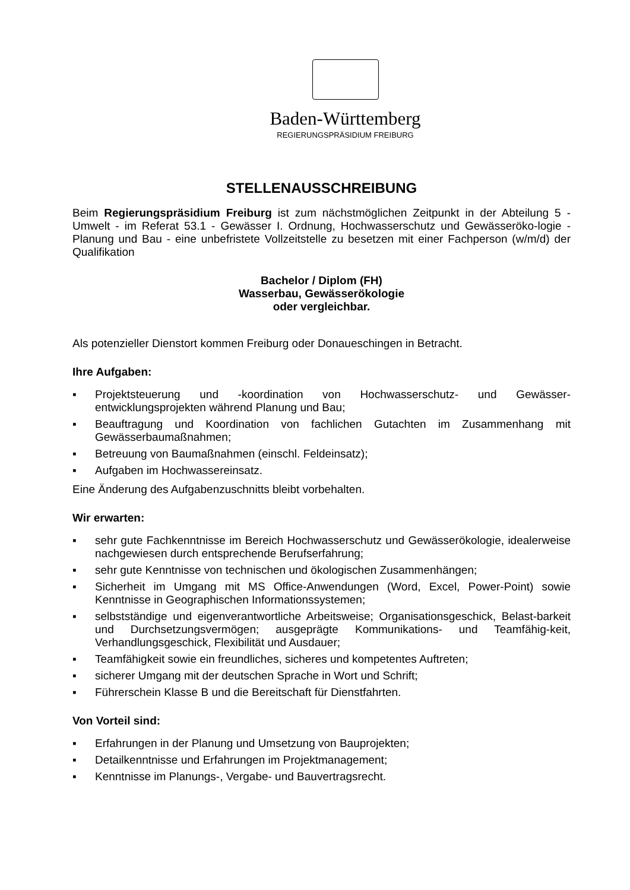Baden-Württemberg
REGIERUNGSPRÄSIDIUM FREIBURG
STELLENAUSSCHREIBUNG
Beim Regierungspräsidium Freiburg ist zum nächstmöglichen Zeitpunkt in der Abteilung 5 - Umwelt - im Referat 53.1 - Gewässer I. Ordnung, Hochwasserschutz und Gewässeröko-logie - Planung und Bau - eine unbefristete Vollzeitstelle zu besetzen mit einer Fachperson (w/m/d) der Qualifikation
Bachelor / Diplom (FH)
Wasserbau, Gewässerökologie
oder vergleichbar.
Als potenzieller Dienstort kommen Freiburg oder Donaueschingen in Betracht.
Ihre Aufgaben:
▪ Projektsteuerung und -koordination von Hochwasserschutz- und Gewässer-entwicklungsprojekten während Planung und Bau;
▪ Beauftragung und Koordination von fachlichen Gutachten im Zusammenhang mit Gewässerbaumaßnahmen;
▪ Betreuung von Baumaßnahmen (einschl. Feldeinsatz);
▪ Aufgaben im Hochwassereinsatz.
Eine Änderung des Aufgabenzuschnitts bleibt vorbehalten.
Wir erwarten:
▪ sehr gute Fachkenntnisse im Bereich Hochwasserschutz und Gewässerökologie, idealerweise nachgewiesen durch entsprechende Berufserfahrung;
▪ sehr gute Kenntnisse von technischen und ökologischen Zusammenhängen;
▪ Sicherheit im Umgang mit MS Office-Anwendungen (Word, Excel, Power-Point) sowie Kenntnisse in Geographischen Informationssystemen;
▪ selbstständige und eigenverantwortliche Arbeitsweise; Organisationsgeschick, Belast-barkeit und Durchsetzungsvermögen; ausgeprägte Kommunikations- und Teamfähig-keit, Verhandlungsgeschick, Flexibilität und Ausdauer;
▪ Teamfähigkeit sowie ein freundliches, sicheres und kompetentes Auftreten;
▪ sicherer Umgang mit der deutschen Sprache in Wort und Schrift;
▪ Führerschein Klasse B und die Bereitschaft für Dienstfahrten.
Von Vorteil sind:
▪ Erfahrungen in der Planung und Umsetzung von Bauprojekten;
▪ Detailkenntnisse und Erfahrungen im Projektmanagement;
▪ Kenntnisse im Planungs-, Vergabe- und Bauvertragsrecht.